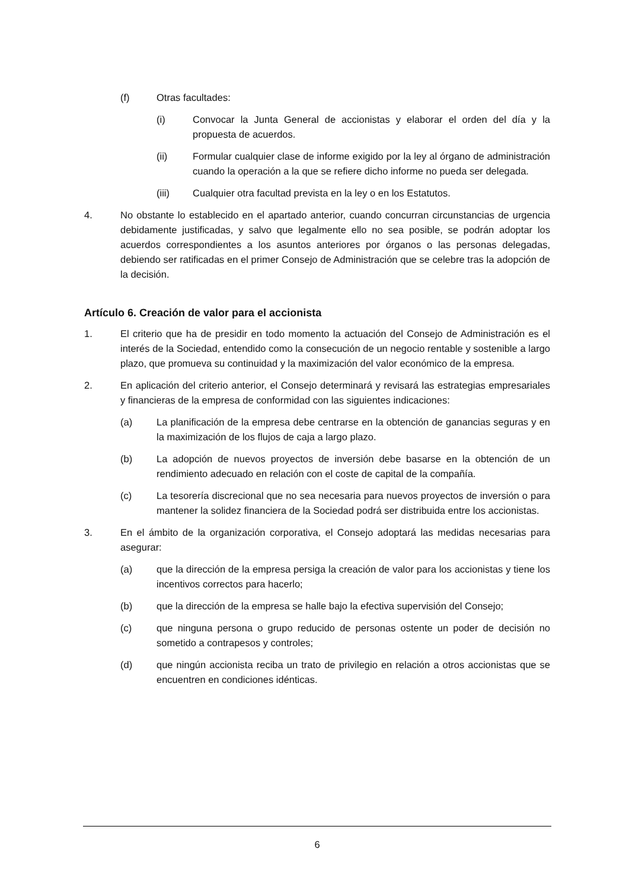(f) Otras facultades:
(i) Convocar la Junta General de accionistas y elaborar el orden del día y la propuesta de acuerdos.
(ii) Formular cualquier clase de informe exigido por la ley al órgano de administración cuando la operación a la que se refiere dicho informe no pueda ser delegada.
(iii) Cualquier otra facultad prevista en la ley o en los Estatutos.
4. No obstante lo establecido en el apartado anterior, cuando concurran circunstancias de urgencia debidamente justificadas, y salvo que legalmente ello no sea posible, se podrán adoptar los acuerdos correspondientes a los asuntos anteriores por órganos o las personas delegadas, debiendo ser ratificadas en el primer Consejo de Administración que se celebre tras la adopción de la decisión.
Artículo 6. Creación de valor para el accionista
1. El criterio que ha de presidir en todo momento la actuación del Consejo de Administración es el interés de la Sociedad, entendido como la consecución de un negocio rentable y sostenible a largo plazo, que promueva su continuidad y la maximización del valor económico de la empresa.
2. En aplicación del criterio anterior, el Consejo determinará y revisará las estrategias empresariales y financieras de la empresa de conformidad con las siguientes indicaciones:
(a) La planificación de la empresa debe centrarse en la obtención de ganancias seguras y en la maximización de los flujos de caja a largo plazo.
(b) La adopción de nuevos proyectos de inversión debe basarse en la obtención de un rendimiento adecuado en relación con el coste de capital de la compañía.
(c) La tesorería discrecional que no sea necesaria para nuevos proyectos de inversión o para mantener la solidez financiera de la Sociedad podrá ser distribuida entre los accionistas.
3. En el ámbito de la organización corporativa, el Consejo adoptará las medidas necesarias para asegurar:
(a) que la dirección de la empresa persiga la creación de valor para los accionistas y tiene los incentivos correctos para hacerlo;
(b) que la dirección de la empresa se halle bajo la efectiva supervisión del Consejo;
(c) que ninguna persona o grupo reducido de personas ostente un poder de decisión no sometido a contrapesos y controles;
(d) que ningún accionista reciba un trato de privilegio en relación a otros accionistas que se encuentren en condiciones idénticas.
6